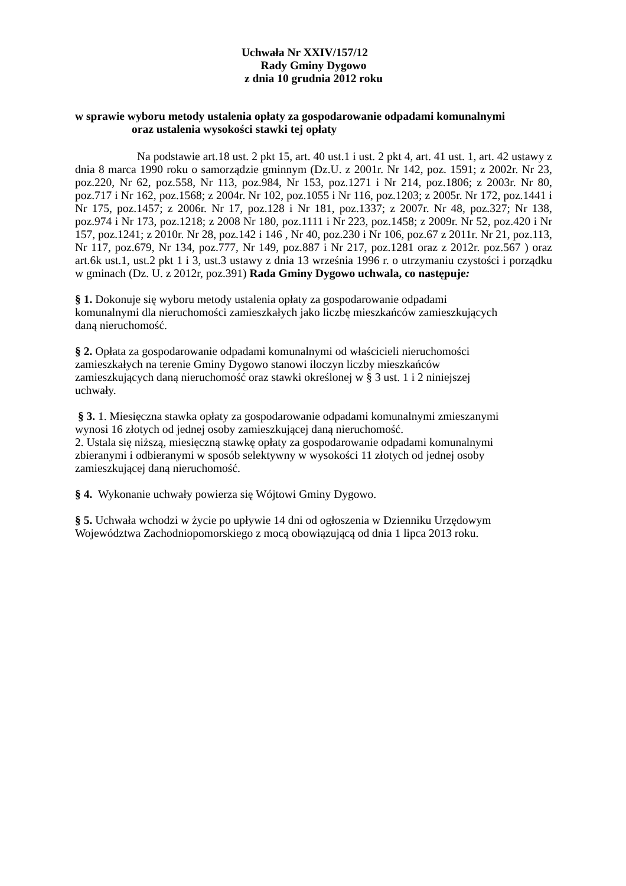Uchwała Nr XXIV/157/12
Rady Gminy Dygowo
z dnia 10 grudnia 2012 roku
w sprawie wyboru metody ustalenia opłaty za gospodarowanie odpadami komunalnymi
oraz ustalenia wysokości stawki tej opłaty
Na podstawie art.18 ust. 2 pkt 15, art. 40 ust.1 i ust. 2 pkt 4, art. 41 ust. 1, art. 42 ustawy z dnia 8 marca 1990 roku o samorządzie gminnym (Dz.U. z 2001r. Nr 142, poz. 1591; z 2002r. Nr 23, poz.220, Nr 62, poz.558, Nr 113, poz.984, Nr 153, poz.1271 i Nr 214, poz.1806; z 2003r. Nr 80, poz.717 i Nr 162, poz.1568; z 2004r. Nr 102, poz.1055 i Nr 116, poz.1203; z 2005r. Nr 172, poz.1441 i Nr 175, poz.1457; z 2006r. Nr 17, poz.128 i Nr 181, poz.1337; z 2007r. Nr 48, poz.327; Nr 138, poz.974 i Nr 173, poz.1218; z 2008 Nr 180, poz.1111 i Nr 223, poz.1458; z 2009r. Nr 52, poz.420 i Nr 157, poz.1241; z 2010r. Nr 28, poz.142 i 146 , Nr 40, poz.230 i Nr 106, poz.67 z 2011r. Nr 21, poz.113, Nr 117, poz.679, Nr 134, poz.777, Nr 149, poz.887 i Nr 217, poz.1281 oraz z 2012r. poz.567 ) oraz art.6k ust.1, ust.2 pkt 1 i 3, ust.3 ustawy z dnia 13 września 1996 r. o utrzymaniu czystości i porządku w gminach (Dz. U. z 2012r, poz.391) Rada Gminy Dygowo uchwala, co następuje:
§ 1. Dokonuje się wyboru metody ustalenia opłaty za gospodarowanie odpadami
komunalnymi dla nieruchomości zamieszkałych jako liczbę mieszkańców zamieszkujących
daną nieruchomość.
§ 2. Opłata za gospodarowanie odpadami komunalnymi od właścicieli nieruchomości
zamieszkałych na terenie Gminy Dygowo stanowi iloczyn liczby mieszkańców
zamieszkujących daną nieruchomość oraz stawki określonej w § 3 ust. 1 i 2 niniejszej
uchwały.
§ 3. 1. Miesięczna stawka opłaty za gospodarowanie odpadami komunalnymi zmieszanymi
wynosi 16 złotych od jednej osoby zamieszkującej daną nieruchomość.
2. Ustala się niższą, miesięczną stawkę opłaty za gospodarowanie odpadami komunalnymi
zbieranymi i odbieranymi w sposób selektywny w wysokości 11 złotych od jednej osoby
zamieszkującej daną nieruchomość.
§ 4. Wykonanie uchwały powierza się Wójtowi Gminy Dygowo.
§ 5. Uchwała wchodzi w życie po upływie 14 dni od ogłoszenia w Dzienniku Urzędowym
Województwa Zachodniopomorskiego z mocą obowiązującą od dnia 1 lipca 2013 roku.